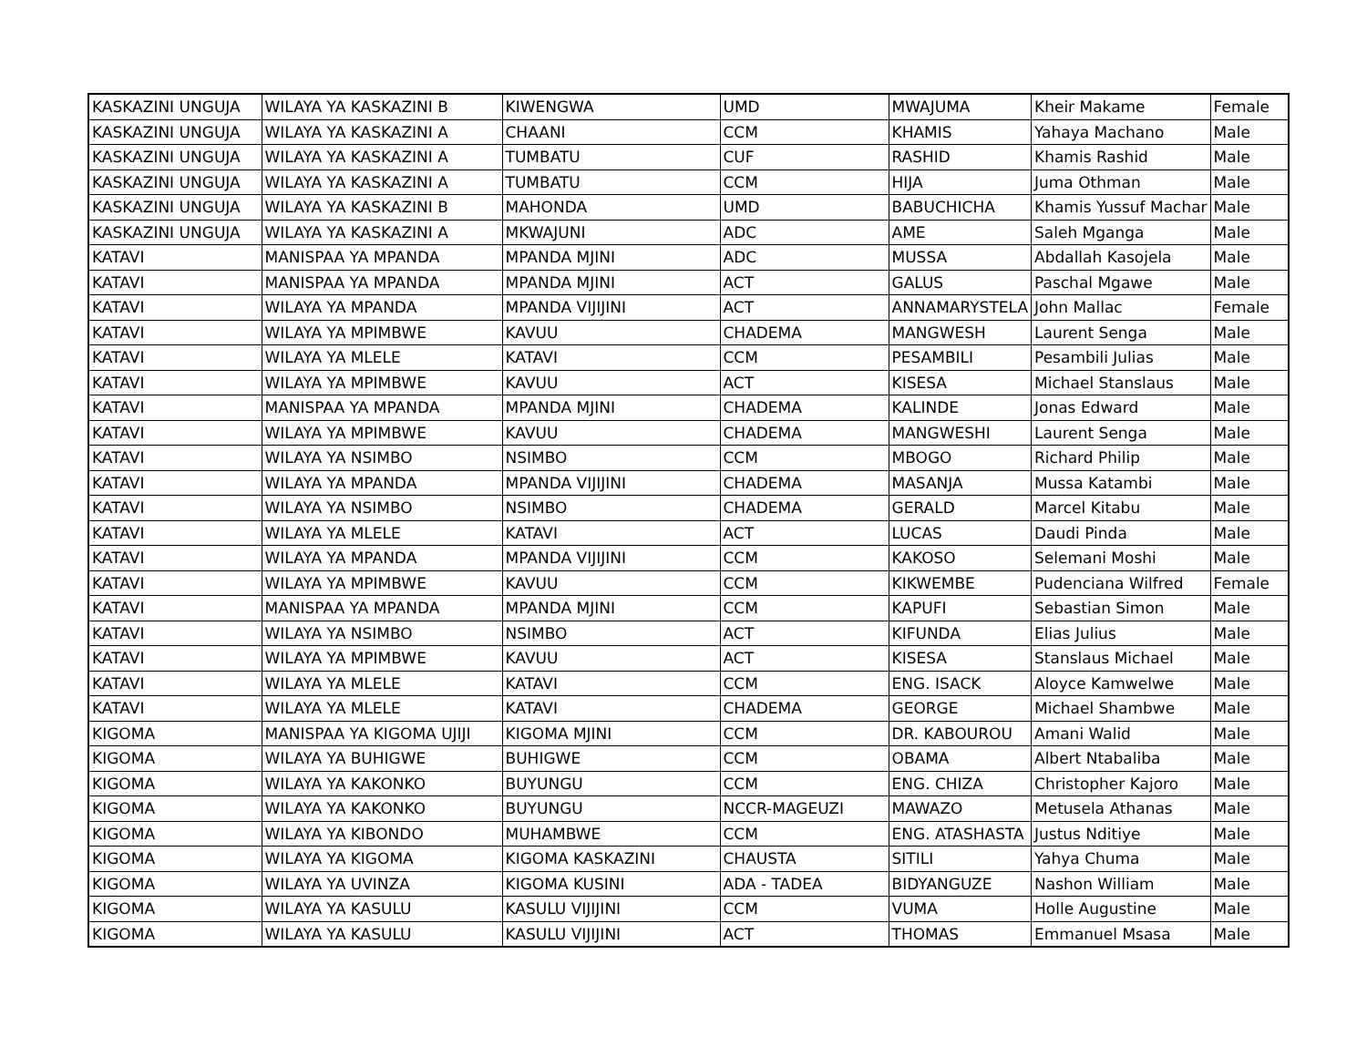| KASKAZINI UNGUJA | WILAYA YA KASKAZINI B | KIWENGWA | UMD | MWAJUMA | Kheir Makame | Female |
| KASKAZINI UNGUJA | WILAYA YA KASKAZINI A | CHAANI | CCM | KHAMIS | Yahaya Machano | Male |
| KASKAZINI UNGUJA | WILAYA YA KASKAZINI A | TUMBATU | CUF | RASHID | Khamis Rashid | Male |
| KASKAZINI UNGUJA | WILAYA YA KASKAZINI A | TUMBATU | CCM | HIJA | Juma Othman | Male |
| KASKAZINI UNGUJA | WILAYA YA KASKAZINI B | MAHONDA | UMD | BABUCHICHA | Khamis Yussuf Machar | Male |
| KASKAZINI UNGUJA | WILAYA YA KASKAZINI A | MKWAJUNI | ADC | AME | Saleh Mganga | Male |
| KATAVI | MANISPAA YA MPANDA | MPANDA MJINI | ADC | MUSSA | Abdallah Kasojela | Male |
| KATAVI | MANISPAA YA MPANDA | MPANDA MJINI | ACT | GALUS | Paschal Mgawe | Male |
| KATAVI | WILAYA YA MPANDA | MPANDA VIJIJINI | ACT | ANNAMARYSTELA | John Mallac | Female |
| KATAVI | WILAYA YA MPIMBWE | KAVUU | CHADEMA | MANGWESH | Laurent Senga | Male |
| KATAVI | WILAYA YA MLELE | KATAVI | CCM | PESAMBILI | Pesambili Julias | Male |
| KATAVI | WILAYA YA MPIMBWE | KAVUU | ACT | KISESA | Michael Stanslaus | Male |
| KATAVI | MANISPAA YA MPANDA | MPANDA MJINI | CHADEMA | KALINDE | Jonas Edward | Male |
| KATAVI | WILAYA YA MPIMBWE | KAVUU | CHADEMA | MANGWESHI | Laurent Senga | Male |
| KATAVI | WILAYA YA NSIMBO | NSIMBO | CCM | MBOGO | Richard Philip | Male |
| KATAVI | WILAYA YA MPANDA | MPANDA VIJIJINI | CHADEMA | MASANJA | Mussa Katambi | Male |
| KATAVI | WILAYA YA NSIMBO | NSIMBO | CHADEMA | GERALD | Marcel Kitabu | Male |
| KATAVI | WILAYA YA MLELE | KATAVI | ACT | LUCAS | Daudi Pinda | Male |
| KATAVI | WILAYA YA MPANDA | MPANDA VIJIJINI | CCM | KAKOSO | Selemani Moshi | Male |
| KATAVI | WILAYA YA MPIMBWE | KAVUU | CCM | KIKWEMBE | Pudenciana Wilfred | Female |
| KATAVI | MANISPAA YA MPANDA | MPANDA MJINI | CCM | KAPUFI | Sebastian Simon | Male |
| KATAVI | WILAYA YA NSIMBO | NSIMBO | ACT | KIFUNDA | Elias Julius | Male |
| KATAVI | WILAYA YA MPIMBWE | KAVUU | ACT | KISESA | Stanslaus Michael | Male |
| KATAVI | WILAYA YA MLELE | KATAVI | CCM | ENG. ISACK | Aloyce Kamwelwe | Male |
| KATAVI | WILAYA YA MLELE | KATAVI | CHADEMA | GEORGE | Michael Shambwe | Male |
| KIGOMA | MANISPAA YA KIGOMA UJIJI | KIGOMA MJINI | CCM | DR. KABOUROU | Amani Walid | Male |
| KIGOMA | WILAYA YA BUHIGWE | BUHIGWE | CCM | OBAMA | Albert Ntabaliba | Male |
| KIGOMA | WILAYA YA KAKONKO | BUYUNGU | CCM | ENG. CHIZA | Christopher Kajoro | Male |
| KIGOMA | WILAYA YA KAKONKO | BUYUNGU | NCCR-MAGEUZI | MAWAZO | Metusela Athanas | Male |
| KIGOMA | WILAYA YA KIBONDO | MUHAMBWE | CCM | ENG. ATASHASTA | Justus Nditiye | Male |
| KIGOMA | WILAYA YA KIGOMA | KIGOMA KASKAZINI | CHAUSTA | SITILI | Yahya Chuma | Male |
| KIGOMA | WILAYA YA UVINZA | KIGOMA KUSINI | ADA - TADEA | BIDYANGUZE | Nashon William | Male |
| KIGOMA | WILAYA YA KASULU | KASULU VIJIJINI | CCM | VUMA | Holle Augustine | Male |
| KIGOMA | WILAYA YA KASULU | KASULU VIJIJINI | ACT | THOMAS | Emmanuel Msasa | Male |